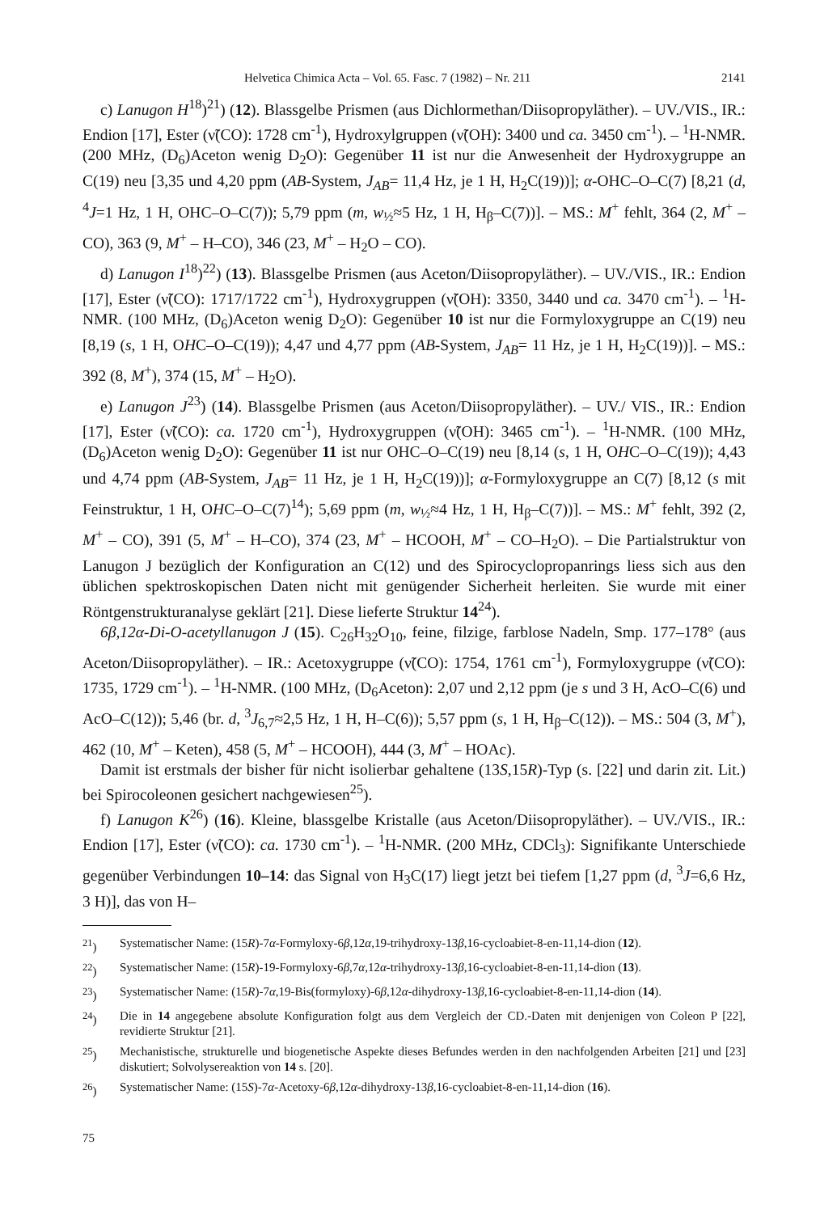Helvetica Chimica Acta – Vol. 65. Fasc. 7 (1982) – Nr. 211 2141
c) Lanugon H<sup>18</sup>)<sup>21</sup>) (12). Blassgelbe Prismen (aus Dichlormethan/Diisopropyläther). – UV./VIS., IR.: Endion [17], Ester (ν̃(CO): 1728 cm<sup>-1</sup>), Hydroxylgruppen (ν̃(OH): 3400 und ca. 3450 cm<sup>-1</sup>). – <sup>1</sup>H-NMR. (200 MHz, (D<sub>6</sub>)Aceton wenig D<sub>2</sub>O): Gegenüber 11 ist nur die Anwesenheit der Hydroxygruppe an C(19) neu [3,35 und 4,20 ppm (AB-System, J<sub>AB</sub>= 11,4 Hz, je 1 H, H<sub>2</sub>C(19))]; α-OHC–O–C(7) [8,21 (d, <sup>4</sup>J=1 Hz, 1 H, OHC–O–C(7)); 5,79 ppm (m, w<sub>½</sub>≈5 Hz, 1 H, H<sub>β</sub>–C(7))]. – MS.: M<sup>+</sup> fehlt, 364 (2, M<sup>+</sup> – CO), 363 (9, M<sup>+</sup> – H–CO), 346 (23, M<sup>+</sup> – H<sub>2</sub>O – CO).
d) Lanugon I<sup>18</sup>)<sup>22</sup>) (13). Blassgelbe Prismen (aus Aceton/Diisopropyläther). – UV./VIS., IR.: Endion [17], Ester (ν̃(CO): 1717/1722 cm<sup>-1</sup>), Hydroxygruppen (ν̃(OH): 3350, 3440 und ca. 3470 cm<sup>-1</sup>). – <sup>1</sup>H-NMR. (100 MHz, (D<sub>6</sub>)Aceton wenig D<sub>2</sub>O): Gegenüber 10 ist nur die Formyloxygruppe an C(19) neu [8,19 (s, 1 H, OHC–O–C(19)); 4,47 und 4,77 ppm (AB-System, J<sub>AB</sub>= 11 Hz, je 1 H, H<sub>2</sub>C(19))]. – MS.: 392 (8, M<sup>+</sup>), 374 (15, M<sup>+</sup> – H<sub>2</sub>O).
e) Lanugon J<sup>23</sup>) (14). Blassgelbe Prismen (aus Aceton/Diisopropyläther). – UV./ VIS., IR.: Endion [17], Ester (ν̃(CO): ca. 1720 cm<sup>-1</sup>), Hydroxygruppen (ν̃(OH): 3465 cm<sup>-1</sup>). – <sup>1</sup>H-NMR. (100 MHz, (D<sub>6</sub>)Aceton wenig D<sub>2</sub>O): Gegenüber 11 ist nur OHC–O–C(19) neu [8,14 (s, 1 H, OHC–O–C(19)); 4,43 und 4,74 ppm (AB-System, J<sub>AB</sub>= 11 Hz, je 1 H, H<sub>2</sub>C(19))]; α-Formyloxygruppe an C(7) [8,12 (s mit Feinstruktur, 1 H, OHC–O–C(7)<sup>14</sup>); 5,69 ppm (m, w<sub>½</sub>≈4 Hz, 1 H, H<sub>β</sub>–C(7))]. – MS.: M<sup>+</sup> fehlt, 392 (2, M<sup>+</sup> – CO), 391 (5, M<sup>+</sup> – H–CO), 374 (23, M<sup>+</sup> – HCOOH, M<sup>+</sup> – CO–H<sub>2</sub>O). – Die Partialstruktur von Lanugon J bezüglich der Konfiguration an C(12) und des Spirocyclopropanrings liess sich aus den üblichen spektroskopischen Daten nicht mit genügender Sicherheit herleiten. Sie wurde mit einer Röntgenstrukturanalyse geklärt [21]. Diese lieferte Struktur 14<sup>24</sup>).
6β,12α-Di-O-acetyllanugon J (15). C<sub>26</sub>H<sub>32</sub>O<sub>10</sub>, feine, filzige, farblose Nadeln, Smp. 177–178° (aus Aceton/Diisopropyläther). – IR.: Acetoxygruppe (ν̃(CO): 1754, 1761 cm<sup>-1</sup>), Formyloxygruppe (ν̃(CO): 1735, 1729 cm<sup>-1</sup>). – <sup>1</sup>H-NMR. (100 MHz, (D<sub>6</sub>Aceton): 2,07 und 2,12 ppm (je s und 3 H, AcO–C(6) und AcO–C(12)); 5,46 (br. d, <sup>3</sup>J<sub>6,7</sub>≈2,5 Hz, 1 H, H–C(6)); 5,57 ppm (s, 1 H, H<sub>β</sub>–C(12)). – MS.: 504 (3, M<sup>+</sup>), 462 (10, M<sup>+</sup> – Keten), 458 (5, M<sup>+</sup> – HCOOH), 444 (3, M<sup>+</sup> – HOAc).
Damit ist erstmals der bisher für nicht isolierbar gehaltene (13S,15R)-Typ (s. [22] und darin zit. Lit.) bei Spirocoleonen gesichert nachgewiesen<sup>25</sup>).
f) Lanugon K<sup>26</sup>) (16). Kleine, blassgelbe Kristalle (aus Aceton/Diisopropyläther). – UV./VIS., IR.: Endion [17], Ester (ν̃(CO): ca. 1730 cm<sup>-1</sup>). – <sup>1</sup>H-NMR. (200 MHz, CDCl<sub>3</sub>): Signifikante Unterschiede gegenüber Verbindungen 10–14: das Signal von H<sub>3</sub>C(17) liegt jetzt bei tiefem [1,27 ppm (d, <sup>3</sup>J=6,6 Hz, 3 H)], das von H–
<sup>21</sup>) Systematischer Name: (15R)-7α-Formyloxy-6β,12α,19-trihydroxy-13β,16-cycloabiet-8-en-11,14-dion (12).
<sup>22</sup>) Systematischer Name: (15R)-19-Formyloxy-6β,7α,12α-trihydroxy-13β,16-cycloabiet-8-en-11,14-dion (13).
<sup>23</sup>) Systematischer Name: (15R)-7α,19-Bis(formyloxy)-6β,12α-dihydroxy-13β,16-cycloabiet-8-en-11,14-dion (14).
<sup>24</sup>) Die in 14 angegebene absolute Konfiguration folgt aus dem Vergleich der CD.-Daten mit denjenigen von Coleon P [22], revidierte Struktur [21].
<sup>25</sup>) Mechanistische, strukturelle und biogenetische Aspekte dieses Befundes werden in den nachfolgenden Arbeiten [21] und [23] diskutiert; Solvolysereaktion von 14 s. [20].
<sup>26</sup>) Systematischer Name: (15S)-7α-Acetoxy-6β,12α-dihydroxy-13β,16-cycloabiet-8-en-11,14-dion (16).
75